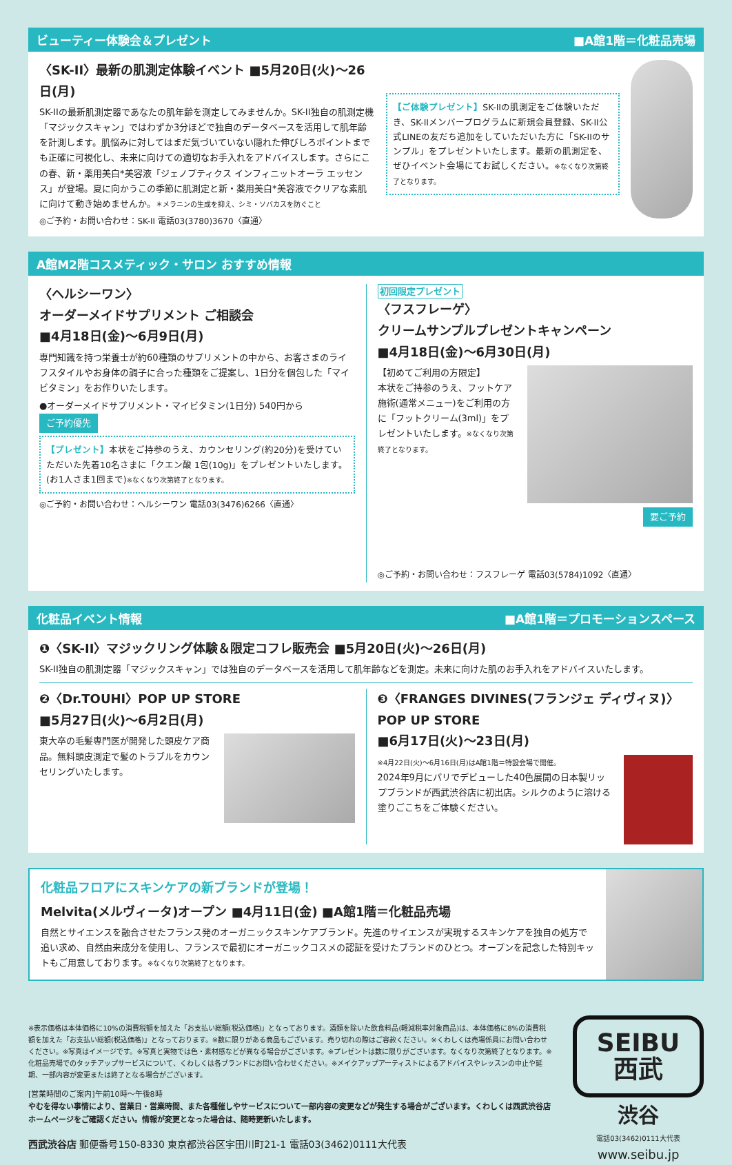ビューティー体験会＆プレゼント ■A館1階＝化粧品売場
〈SK-II〉最新の肌測定体験イベント ■5月20日(火)～26日(月)
SK-IIの最新肌測定器であなたの肌年齢を測定してみませんか。SK-II独自の肌測定機「マジックスキャン」ではわずか3分ほどで独自のデータベースを活用して肌年齢を計測します。肌悩みに対してはまだ気づいていない隠れた伸びしろポイントまでも正確に可視化し、未来に向けての適切なお手入れをアドバイスします。さらにこの春、新・薬用美白*美容液「ジェノプティクス インフィニットオーラ エッセンス」が登場。夏に向かうこの季節に肌測定と新・薬用美白*美容液でクリアな素肌に向けて動き始めませんか。＊メラニンの生成を抑え、シミ・ソバカスを防ぐこと
◎ご予約・お問い合わせ：SK-II 電話03(3780)3670〈直通〉
【ご体験プレゼント】SK-IIの肌測定をご体験いただき、SK-IIメンバープログラムに新規会員登録、SK-II公式LINEの友だち追加をしていただいた方に「SK-IIのサンプル」をプレゼントいたします。最新の肌測定を、ぜひイベント会場にてお試しください。※なくなり次第終了となります。
A館M2階コスメティック・サロン おすすめ情報
〈ヘルシーワン〉
オーダーメイドサプリメント ご相談会
■4月18日(金)～6月9日(月)
専門知識を持つ栄養士が約60種類のサプリメントの中から、お客さまのライフスタイルやお身体の調子に合った種類をご提案し、1日分を個包した「マイビタミン」をお作りいたします。
●オーダーメイドサプリメント・マイビタミン(1日分) 540円から ご予約優先
【プレゼント】本状をご持参のうえ、カウンセリング(約20分)を受けていただいた先着10名さまに「クエン酸 1包(10g)」をプレゼントいたします。(お1人さま1回まで)※なくなり次第終了となります。
◎ご予約・お問い合わせ：ヘルシーワン 電話03(3476)6266〈直通〉
初回限定プレゼント
〈フスフレーゲ〉
クリームサンプルプレゼントキャンペーン
■4月18日(金)～6月30日(月)
【初めてご利用の方限定】
本状をご持参のうえ、フットケア施術(通常メニュー)をご利用の方に「フットクリーム(3ml)」をプレゼントいたします。※なくなり次第終了となります。
要ご予約
◎ご予約・お問い合わせ：フスフレーゲ 電話03(5784)1092〈直通〉
化粧品イベント情報 ■A館1階＝プロモーションスペース
❶〈SK-II〉マジックリング体験＆限定コフレ販売会 ■5月20日(火)～26日(月)
SK-II独自の肌測定器「マジックスキャン」では独自のデータベースを活用して肌年齢などを測定。未来に向けた肌のお手入れをアドバイスいたします。
❷〈Dr.TOUHI〉POP UP STORE
■5月27日(火)～6月2日(月)
東大卒の毛髪専門医が開発した頭皮ケア商品。無料頭皮測定で髪のトラブルをカウンセリングいたします。
❸〈FRANGES DIVINES(フランジェ ディヴィヌ)〉
POP UP STORE
■6月17日(火)～23日(月)
※4月22日(火)～6月16日(月)はA館1階＝特設会場で開催。
2024年9月にパリでデビューした40色展開の日本製リップブランドが西武渋谷店に初出店。シルクのように溶ける塗りごこちをご体験ください。
化粧品フロアにスキンケアの新ブランドが登場！
Melvita(メルヴィータ)オープン ■4月11日(金) ■A館1階＝化粧品売場
自然とサイエンスを融合させたフランス発のオーガニックスキンケアブランド。先進のサイエンスが実現するスキンケアを独自の処方で追い求め、自然由来成分を使用し、フランスで最初にオーガニックコスメの認証を受けたブランドのひとつ。オープンを記念した特別キットもご用意しております。※なくなり次第終了となります。
※表示価格は本体価格に10%の消費税額を加えた「お支払い総額(税込価格)」となっております。酒類を除いた飲食料品(軽減税率対象商品)は、本体価格に8%の消費税額を加えた「お支払い総額(税込価格)」となっております。※数に限りがある商品もございます。売り切れの際はご容赦ください。※くわしくは売場係員にお問い合わせください。※写真はイメージです。※写真と実物では色・素材感などが異なる場合がございます。※プレゼントは数に限りがございます。なくなり次第終了となります。※化粧品売場でのタッチアップサービスについて、くわしくは各ブランドにお問い合わせください。※メイクアップアーティストによるアドバイスやレッスンの中止や延期、一部内容が変更または終了となる場合がございます。
[営業時間のご案内]午前10時～午後8時
やむを得ない事情により、営業日・営業時間、また各種催しやサービスについて一部内容の変更などが発生する場合がございます。くわしくは西武渋谷店ホームページをご確認ください。情報が変更となった場合は、随時更新いたします。
西武渋谷店 郵便番号150-8330 東京都渋谷区宇田川町21-1 電話03(3462)0111大代表
SEIBU
西武
渋谷
電話03(3462)0111大代表
www.seibu.jp